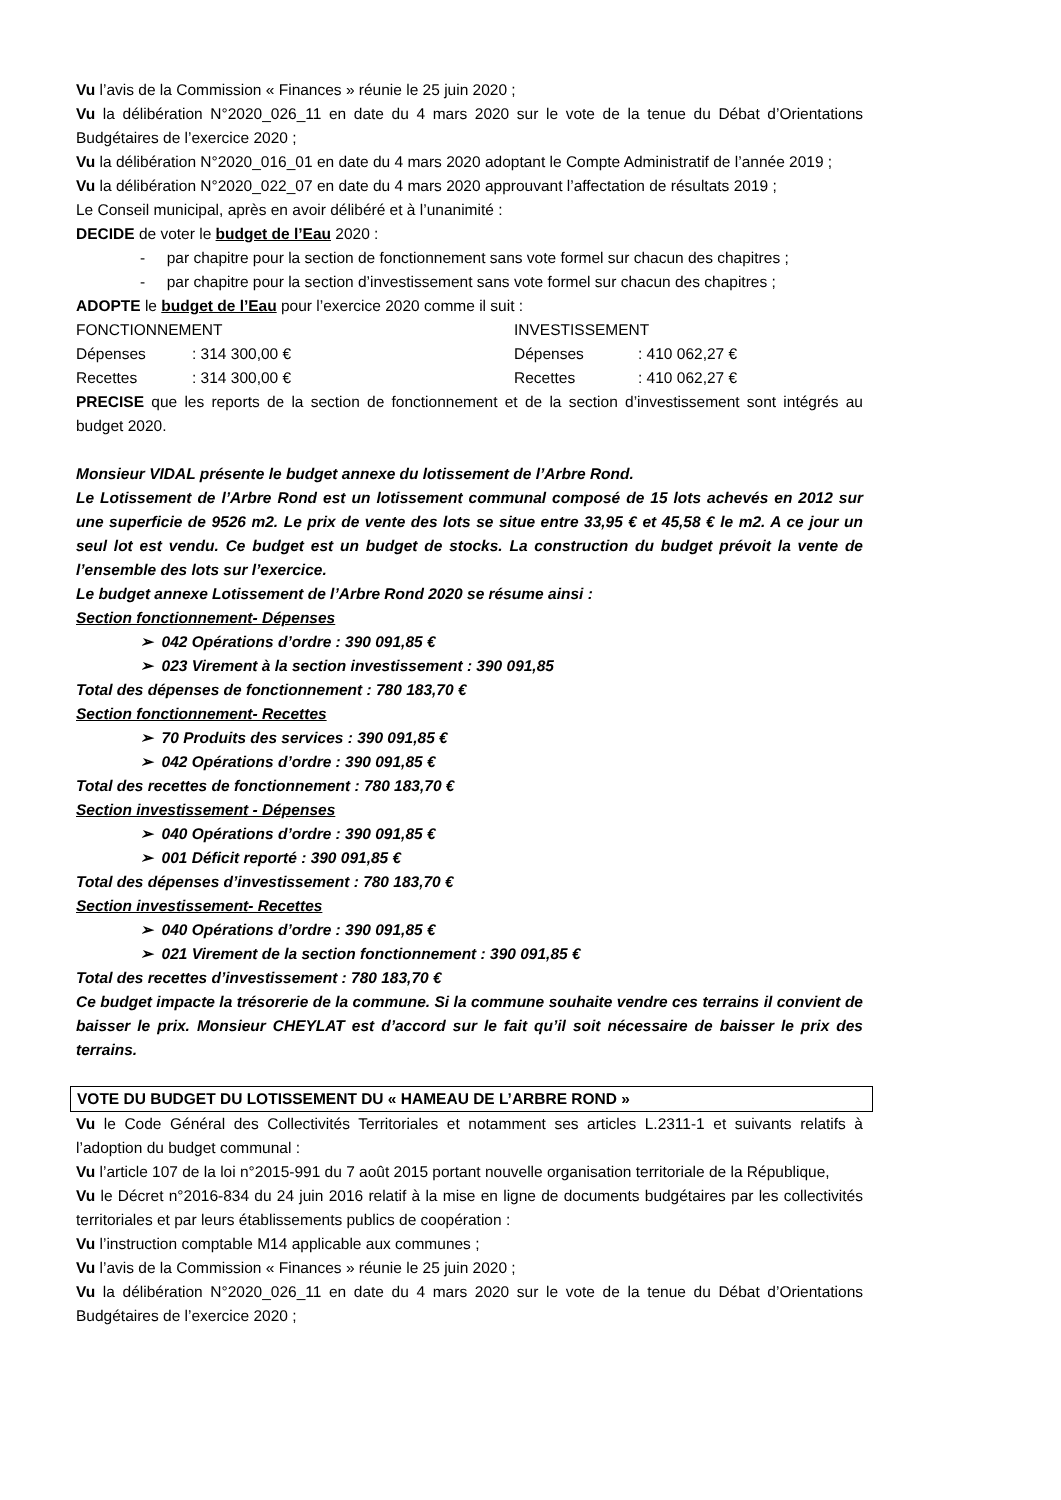Vu l’avis de la Commission « Finances » réunie le 25 juin 2020 ;
Vu la délibération N°2020_026_11 en date du 4 mars 2020 sur le vote de la tenue du Débat d’Orientations Budgétaires de l’exercice 2020 ;
Vu la délibération N°2020_016_01 en date du 4 mars 2020 adoptant le Compte Administratif de l’année 2019 ;
Vu la délibération N°2020_022_07 en date du 4 mars 2020 approuvant l’affectation de résultats 2019 ;
Le Conseil municipal, après en avoir délibéré et à l’unanimité :
DECIDE de voter le budget de l’Eau 2020 :
- par chapitre pour la section de fonctionnement sans vote formel sur chacun des chapitres ;
- par chapitre pour la section d’investissement sans vote formel sur chacun des chapitres ;
ADOPTE le budget de l’Eau pour l’exercice 2020 comme il suit :
FONCTIONNEMENT INVESTISSEMENT
Dépenses: 314 300,00 € Dépenses: 410 062,27 €
Recettes: 314 300,00 € Recettes: 410 062,27 €
PRECISE que les reports de la section de fonctionnement et de la section d’investissement sont intégrés au budget 2020.
Monsieur VIDAL présente le budget annexe du lotissement de l’Arbre Rond.
Le Lotissement de l’Arbre Rond est un lotissement communal composé de 15 lots achevés en 2012 sur une superficie de 9526 m2. Le prix de vente des lots se situe entre 33,95 € et 45,58 € le m2. A ce jour un seul lot est vendu. Ce budget est un budget de stocks. La construction du budget prévoit la vente de l’ensemble des lots sur l’exercice.
Le budget annexe Lotissement de l’Arbre Rond 2020 se résume ainsi :
Section fonctionnement- Dépenses
➢ 042 Opérations d’ordre : 390 091,85 €
➢ 023 Virement à la section investissement : 390 091,85
Total des dépenses de fonctionnement : 780 183,70 €
Section fonctionnement- Recettes
➢ 70 Produits des services : 390 091,85 €
➢ 042 Opérations d’ordre : 390 091,85 €
Total des recettes de fonctionnement : 780 183,70 €
Section investissement - Dépenses
➢ 040 Opérations d’ordre : 390 091,85 €
➢ 001 Déficit reporté : 390 091,85 €
Total des dépenses d’investissement : 780 183,70 €
Section investissement- Recettes
➢ 040 Opérations d’ordre : 390 091,85 €
➢ 021 Virement de la section fonctionnement : 390 091,85 €
Total des recettes d’investissement : 780 183,70 €
Ce budget impacte la trésorerie de la commune. Si la commune souhaite vendre ces terrains il convient de baisser le prix. Monsieur CHEYLAT est d’accord sur le fait qu’il soit nécessaire de baisser le prix des terrains.
VOTE DU BUDGET DU LOTISSEMENT DU « HAMEAU DE L’ARBRE ROND »
Vu le Code Général des Collectivités Territoriales et notamment ses articles L.2311-1 et suivants relatifs à l’adoption du budget communal :
Vu l’article 107 de la loi n°2015-991 du 7 août 2015 portant nouvelle organisation territoriale de la République,
Vu le Décret n°2016-834 du 24 juin 2016 relatif à la mise en ligne de documents budgétaires par les collectivités territoriales et par leurs établissements publics de coopération :
Vu l’instruction comptable M14 applicable aux communes ;
Vu l’avis de la Commission « Finances » réunie le 25 juin 2020 ;
Vu la délibération N°2020_026_11 en date du 4 mars 2020 sur le vote de la tenue du Débat d’Orientations Budgétaires de l’exercice 2020 ;